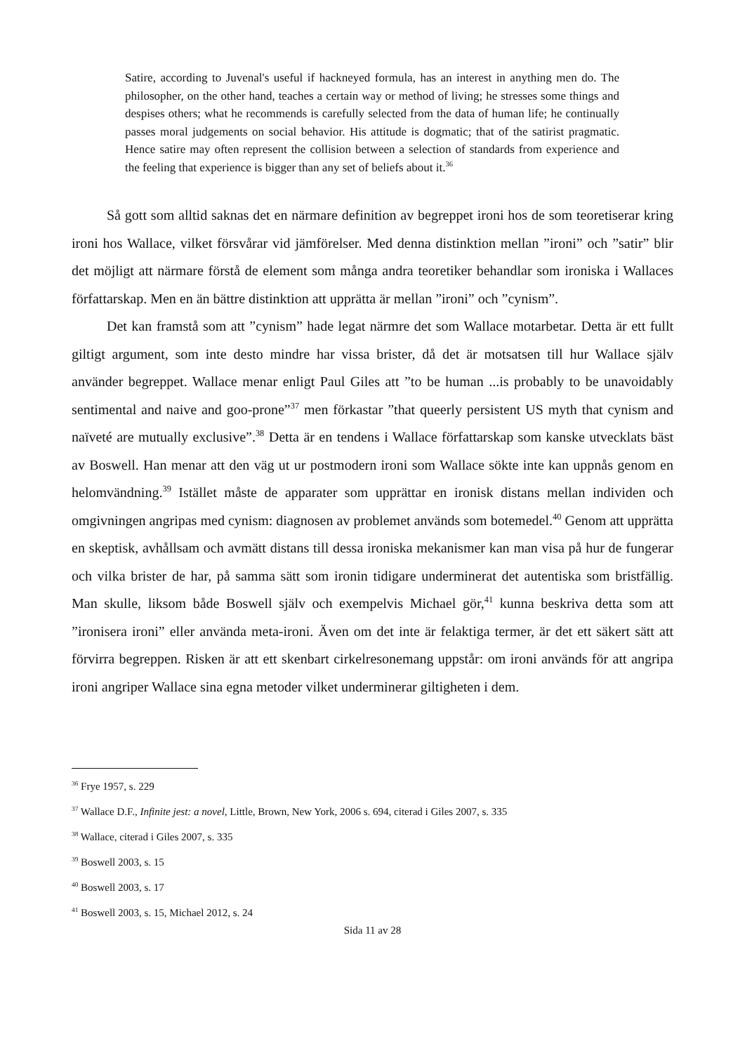Satire, according to Juvenal's useful if hackneyed formula, has an interest in anything men do. The philosopher, on the other hand, teaches a certain way or method of living; he stresses some things and despises others; what he recommends is carefully selected from the data of human life; he continually passes moral judgements on social behavior. His attitude is dogmatic; that of the satirist pragmatic. Hence satire may often represent the collision between a selection of standards from experience and the feeling that experience is bigger than any set of beliefs about it.<sup>36</sup>
Så gott som alltid saknas det en närmare definition av begreppet ironi hos de som teoretiserar kring ironi hos Wallace, vilket försvårar vid jämförelser. Med denna distinktion mellan ”ironi” och ”satir” blir det möjligt att närmare förstå de element som många andra teoretiker behandlar som ironiska i Wallaces författarskap. Men en än bättre distinktion att upprätta är mellan ”ironi” och ”cynism”.
Det kan framstå som att ”cynism” hade legat närmre det som Wallace motarbetar. Detta är ett fullt giltigt argument, som inte desto mindre har vissa brister, då det är motsatsen till hur Wallace själv använder begreppet. Wallace menar enligt Paul Giles att ”to be human ...is probably to be unavoidably sentimental and naive and goo-prone”<sup>37</sup> men förkastar ”that queerly persistent US myth that cynism and naïveté are mutually exclusive”.<sup>38</sup> Detta är en tendens i Wallace författarskap som kanske utvecklats bäst av Boswell. Han menar att den väg ut ur postmodern ironi som Wallace sökte inte kan uppnås genom en helomvändning.<sup>39</sup> Istället måste de apparater som upprättar en ironisk distans mellan individen och omgivningen angripas med cynism: diagnosen av problemet används som botemedel.<sup>40</sup> Genom att upprätta en skeptisk, avhållsam och avmätt distans till dessa ironiska mekanismer kan man visa på hur de fungerar och vilka brister de har, på samma sätt som ironin tidigare underminerat det autentiska som bristfällig. Man skulle, liksom både Boswell själv och exempelvis Michael gör,<sup>41</sup> kunna beskriva detta som att ”ironisera ironi” eller använda meta-ironi. Även om det inte är felaktiga termer, är det ett säkert sätt att förvirra begreppen. Risken är att ett skenbart cirkelresonemang uppstår: om ironi används för att angripa ironi angriper Wallace sina egna metoder vilket underminerar giltigheten i dem.
<sup>36</sup> Frye 1957, s. 229
<sup>37</sup> Wallace D.F., Infinite jest: a novel, Little, Brown, New York, 2006 s. 694, citerad i Giles 2007, s. 335
<sup>38</sup> Wallace, citerad i Giles 2007, s. 335
<sup>39</sup> Boswell 2003, s. 15
<sup>40</sup> Boswell 2003, s. 17
<sup>41</sup> Boswell 2003, s. 15, Michael 2012, s. 24
Sida 11 av 28